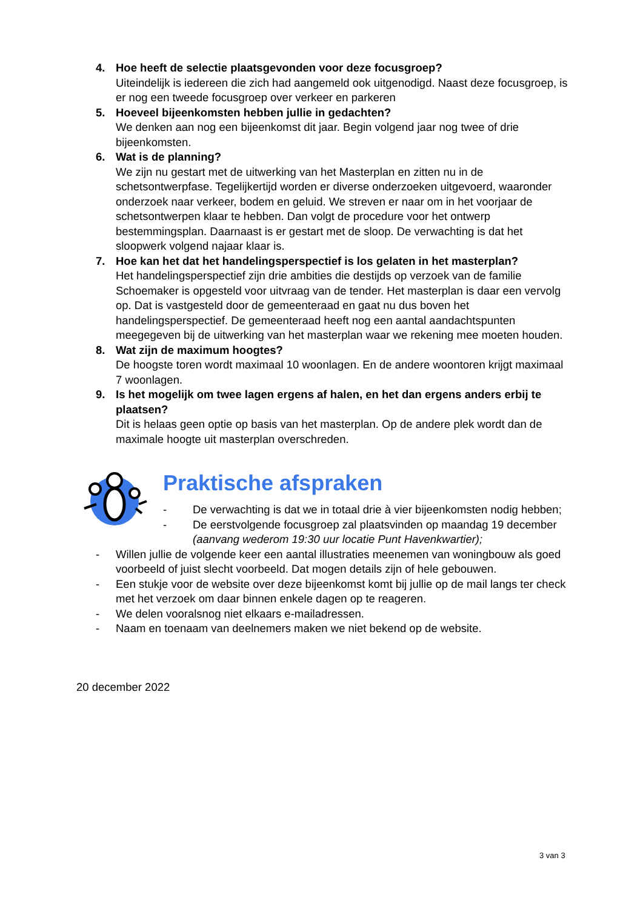4. Hoe heeft de selectie plaatsgevonden voor deze focusgroep?
Uiteindelijk is iedereen die zich had aangemeld ook uitgenodigd. Naast deze focusgroep, is er nog een tweede focusgroep over verkeer en parkeren
5. Hoeveel bijeenkomsten hebben jullie in gedachten?
We denken aan nog een bijeenkomst dit jaar. Begin volgend jaar nog twee of drie bijeenkomsten.
6. Wat is de planning?
We zijn nu gestart met de uitwerking van het Masterplan en zitten nu in de schetsontwerpfase. Tegelijkertijd worden er diverse onderzoeken uitgevoerd, waaronder onderzoek naar verkeer, bodem en geluid. We streven er naar om in het voorjaar de schetsontwerpen klaar te hebben. Dan volgt de procedure voor het ontwerp bestemmingsplan. Daarnaast is er gestart met de sloop. De verwachting is dat het sloopwerk volgend najaar klaar is.
7. Hoe kan het dat het handelingsperspectief is los gelaten in het masterplan?
Het handelingsperspectief zijn drie ambities die destijds op verzoek van de familie Schoemaker is opgesteld voor uitvraag van de tender. Het masterplan is daar een vervolg op. Dat is vastgesteld door de gemeenteraad en gaat nu dus boven het handelingsperspectief. De gemeenteraad heeft nog een aantal aandachtspunten meegegeven bij de uitwerking van het masterplan waar we rekening mee moeten houden.
8. Wat zijn de maximum hoogtes?
De hoogste toren wordt maximaal 10 woonlagen. En de andere woontoren krijgt maximaal 7 woonlagen.
9. Is het mogelijk om twee lagen ergens af halen, en het dan ergens anders erbij te plaatsen?
Dit is helaas geen optie op basis van het masterplan. Op de andere plek wordt dan de maximale hoogte uit masterplan overschreden.
Praktische afspraken
- De verwachting is dat we in totaal drie à vier bijeenkomsten nodig hebben;
- De eerstvolgende focusgroep zal plaatsvinden op maandag 19 december (aanvang wederom 19:30 uur locatie Punt Havenkwartier);
- Willen jullie de volgende keer een aantal illustraties meenemen van woningbouw als goed voorbeeld of juist slecht voorbeeld. Dat mogen details zijn of hele gebouwen.
- Een stukje voor de website over deze bijeenkomst komt bij jullie op de mail langs ter check met het verzoek om daar binnen enkele dagen op te reageren.
- We delen vooralsnog niet elkaars e-mailadressen.
- Naam en toenaam van deelnemers maken we niet bekend op de website.
20 december 2022
3 van 3